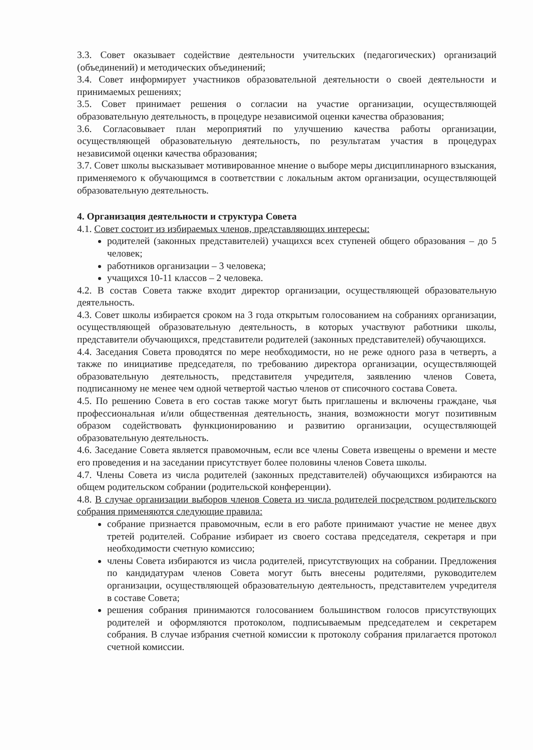3.3. Совет оказывает содействие деятельности учительских (педагогических) организаций (объединений) и методических объединений;
3.4. Совет информирует участников образовательной деятельности о своей деятельности и принимаемых решениях;
3.5. Совет принимает решения о согласии на участие организации, осуществляющей образовательную деятельность, в процедуре независимой оценки качества образования;
3.6. Согласовывает план мероприятий по улучшению качества работы организации, осуществляющей образовательную деятельность, по результатам участия в процедурах независимой оценки качества образования;
3.7. Совет школы высказывает мотивированное мнение о выборе меры дисциплинарного взыскания, применяемого к обучающимся в соответствии с локальным актом организации, осуществляющей образовательную деятельность.
4. Организация деятельности и структура Совета
4.1. Совет состоит из избираемых членов, представляющих интересы:
родителей (законных представителей) учащихся всех ступеней общего образования – до 5 человек;
работников организации – 3 человека;
учащихся 10-11 классов – 2 человека.
4.2. В состав Совета также входит директор организации, осуществляющей образовательную деятельность.
4.3. Совет школы избирается сроком на 3 года открытым голосованием на собраниях организации, осуществляющей образовательную деятельность, в которых участвуют работники школы, представители обучающихся, представители родителей (законных представителей) обучающихся.
4.4. Заседания Совета проводятся по мере необходимости, но не реже одного раза в четверть, а также по инициативе председателя, по требованию директора организации, осуществляющей образовательную деятельность, представителя учредителя, заявлению членов Совета, подписанному не менее чем одной четвертой частью членов от списочного состава Совета.
4.5. По решению Совета в его состав также могут быть приглашены и включены граждане, чья профессиональная и/или общественная деятельность, знания, возможности могут позитивным образом содействовать функционированию и развитию организации, осуществляющей образовательную деятельность.
4.6. Заседание Совета является правомочным, если все члены Совета извещены о времени и месте его проведения и на заседании присутствует более половины членов Совета школы.
4.7. Члены Совета из числа родителей (законных представителей) обучающихся избираются на общем родительском собрании (родительской конференции).
4.8. В случае организации выборов членов Совета из числа родителей посредством родительского собрания применяются следующие правила:
собрание признается правомочным, если в его работе принимают участие не менее двух третей родителей. Собрание избирает из своего состава председателя, секретаря и при необходимости счетную комиссию;
члены Совета избираются из числа родителей, присутствующих на собрании. Предложения по кандидатурам членов Совета могут быть внесены родителями, руководителем организации, осуществляющей образовательную деятельность, представителем учредителя в составе Совета;
решения собрания принимаются голосованием большинством голосов присутствующих родителей и оформляются протоколом, подписываемым председателем и секретарем собрания. В случае избрания счетной комиссии к протоколу собрания прилагается протокол счетной комиссии.